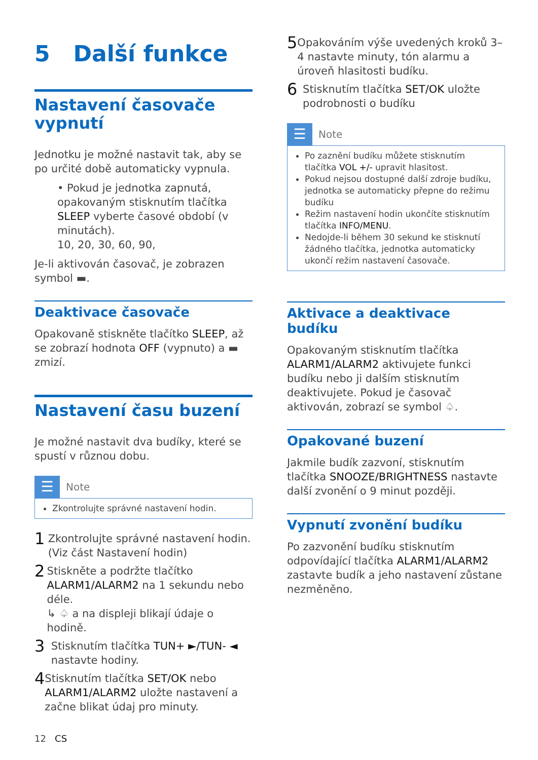5 Další funkce
Nastavení časovače vypnutí
Jednotku je možné nastavit tak, aby se po určité době automaticky vypnula.
• Pokud je jednotka zapnutá, opakovaným stisknutím tlačítka SLEEP vyberte časové období (v minutách).
10, 20, 30, 60, 90,
Je-li aktivován časovač, je zobrazen symbol ▬.
Deaktivace časovače
Opakovaně stiskněte tlačítko SLEEP, až se zobrazí hodnota OFF (vypnuto) a ▬ zmizí.
Nastavení času buzení
Je možné nastavit dva budíky, které se spustí v různou dobu.
☰
Note
Zkontrolujte správné nastavení hodin.
1
Zkontrolujte správné nastavení hodin. (Viz část Nastavení hodin)
2
Stiskněte a podržte tlačítko ALARM1/ALARM2 na 1 sekundu nebo déle.
↳ ♤ a na displeji blikají údaje o hodině.
3
Stisknutím tlačítka TUN+ ►/TUN- ◄ nastavte hodiny.
4
Stisknutím tlačítka SET/OK nebo ALARM1/ALARM2 uložte nastavení a začne blikat údaj pro minuty.
5
Opakováním výše uvedených kroků 3–4 nastavte minuty, tón alarmu a úroveň hlasitosti budíku.
6
Stisknutím tlačítka SET/OK uložte podrobnosti o budíku
☰
Note
Po zaznění budíku můžete stisknutím tlačítka VOL +/- upravit hlasitost.
Pokud nejsou dostupné další zdroje budíku, jednotka se automaticky přepne do režimu budíku
Režim nastavení hodin ukončíte stisknutím tlačítka INFO/MENU.
Nedojde-li během 30 sekund ke stisknutí žádného tlačítka, jednotka automaticky ukončí režim nastavení časovače.
Aktivace a deaktivace budíku
Opakovaným stisknutím tlačítka ALARM1/ALARM2 aktivujete funkci budíku nebo ji dalším stisknutím deaktivujete. Pokud je časovač aktivován, zobrazí se symbol ♤.
Opakované buzení
Jakmile budík zazvoní, stisknutím tlačítka SNOOZE/BRIGHTNESS nastavte další zvonění o 9 minut později.
Vypnutí zvonění budíku
Po zazvonění budíku stisknutím odpovídající tlačítka ALARM1/ALARM2 zastavte budík a jeho nastavení zůstane nezměněno.
12 CS